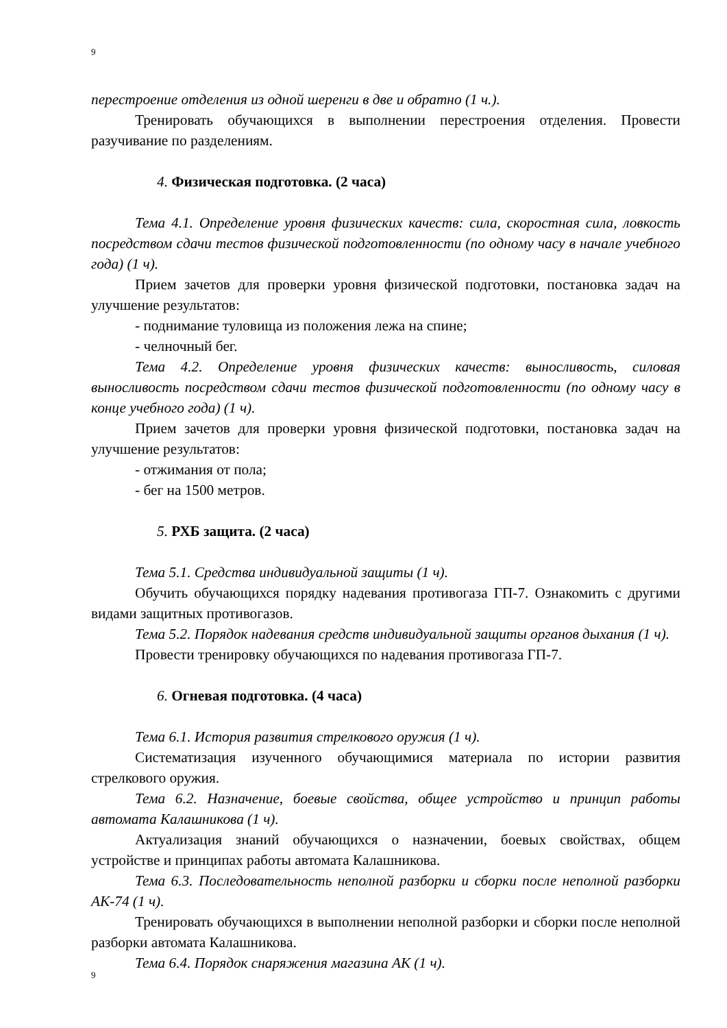9
перестроение отделения из одной шеренги в две и обратно (1 ч.).
Тренировать обучающихся в выполнении перестроения отделения. Провести разучивание по разделениям.
4. Физическая подготовка. (2 часа)
Тема 4.1. Определение уровня физических качеств: сила, скоростная сила, ловкость посредством сдачи тестов физической подготовленности (по одному часу в начале учебного года) (1 ч).
Прием зачетов для проверки уровня физической подготовки, постановка задач на улучшение результатов:
- поднимание туловища из положения лежа на спине;
- челночный бег.
Тема 4.2. Определение уровня физических качеств: выносливость, силовая выносливость посредством сдачи тестов физической подготовленности (по одному часу в конце учебного года) (1 ч).
Прием зачетов для проверки уровня физической подготовки, постановка задач на улучшение результатов:
- отжимания от пола;
- бег на 1500 метров.
5. РХБ защита. (2 часа)
Тема 5.1. Средства индивидуальной защиты (1 ч).
Обучить обучающихся порядку надевания противогаза ГП-7. Ознакомить с другими видами защитных противогазов.
Тема 5.2. Порядок надевания средств индивидуальной защиты органов дыхания (1 ч).
Провести тренировку обучающихся по надевания противогаза ГП-7.
6. Огневая подготовка. (4 часа)
Тема 6.1. История развития стрелкового оружия (1 ч).
Систематизация изученного обучающимися материала по истории развития стрелкового оружия.
Тема 6.2. Назначение, боевые свойства, общее устройство и принцип работы автомата Калашникова (1 ч).
Актуализация знаний обучающихся о назначении, боевых свойствах, общем устройстве и принципах работы автомата Калашникова.
Тема 6.3. Последовательность неполной разборки и сборки после неполной разборки АК-74 (1 ч).
Тренировать обучающихся в выполнении неполной разборки и сборки после неполной разборки автомата Калашникова.
Тема 6.4. Порядок снаряжения магазина АК (1 ч).
9